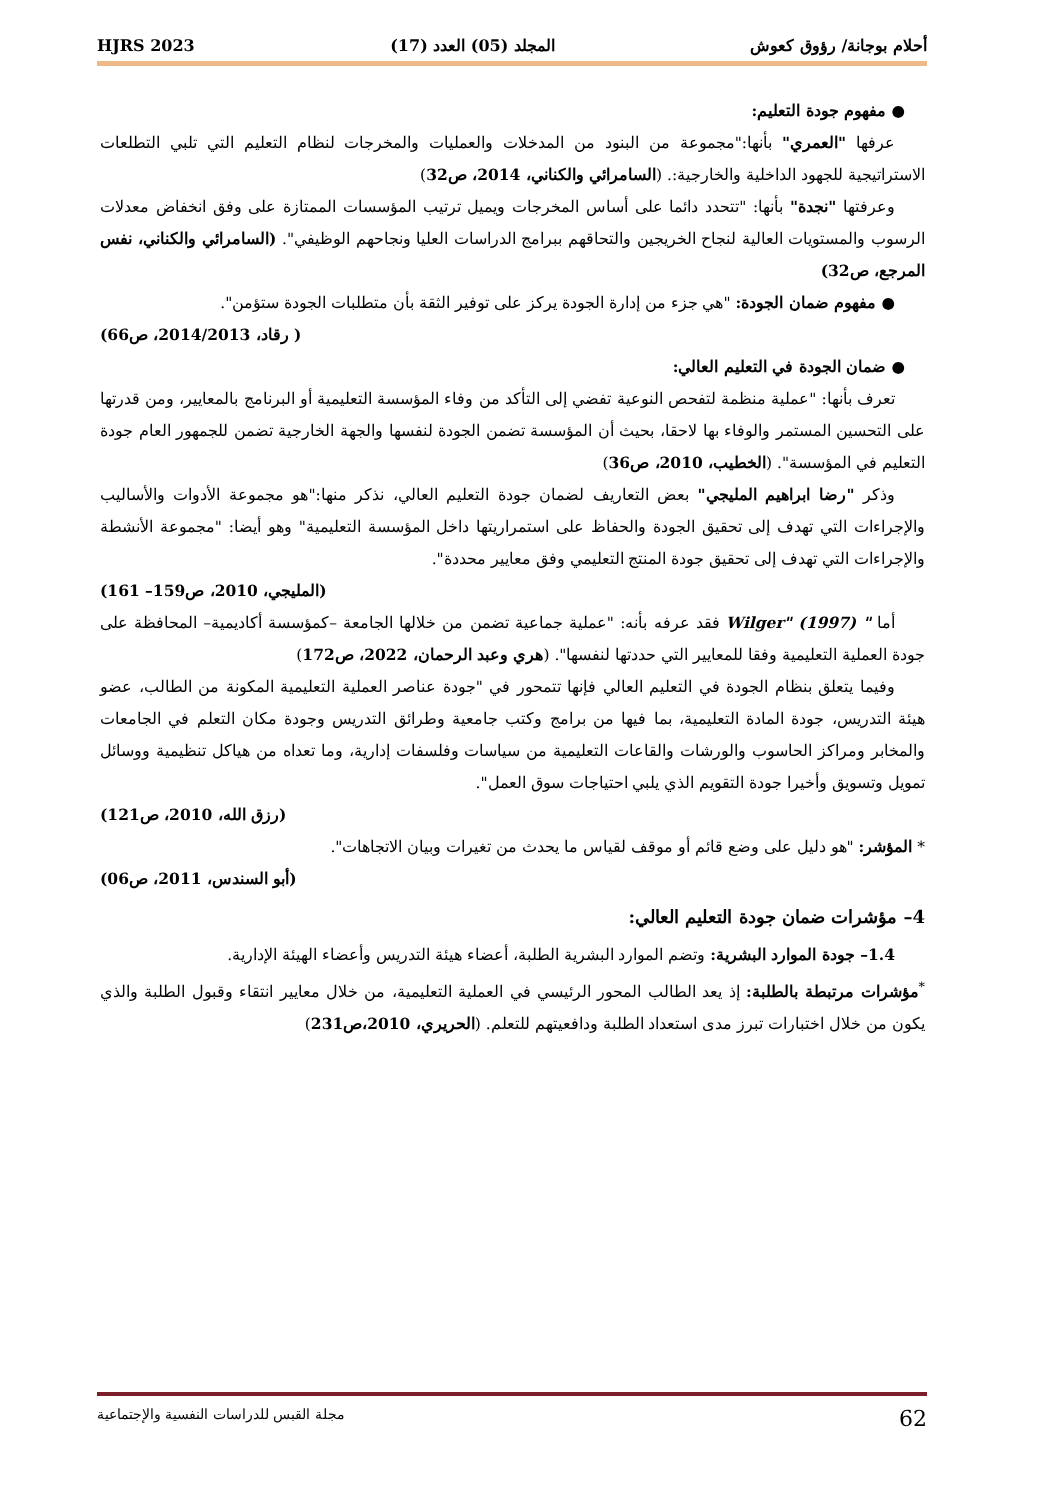أحلام بوجانة/ رؤوق كعوش المجلد (05) العدد (17) HJRS 2023
● مفهوم جودة التعليم:
عرفها "العمري" بأنها:"مجموعة من البنود من المدخلات والعمليات والمخرجات لنظام التعليم التي تلبي التطلعات الاستراتيجية للجهود الداخلية والخارجية:. (السامرائي والكناني، 2014، ص32)
وعرفتها "نجدة" بأنها: "تتحدد دائما على أساس المخرجات ويميل ترتيب المؤسسات الممتازة على وفق انخفاض معدلات الرسوب والمستويات العالية لنجاح الخريجين والتحاقهم ببرامج الدراسات العليا ونجاحهم الوظيفي". (السامرائي والكناني، نفس المرجع، ص32)
● مفهوم ضمان الجودة: "هي جزء من إدارة الجودة يركز على توفير الثقة بأن متطلبات الجودة ستؤمن".
( رقاد، 2014/2013، ص66)
● ضمان الجودة في التعليم العالي:
تعرف بأنها: "عملية منظمة لتفحص النوعية تفضي إلى التأكد من وفاء المؤسسة التعليمية أو البرنامج بالمعايير، ومن قدرتها على التحسين المستمر والوفاء بها لاحقا، بحيث أن المؤسسة تضمن الجودة لنفسها والجهة الخارجية تضمن للجمهور العام جودة التعليم في المؤسسة". (الخطيب، 2010، ص36)
وذكر "رضا ابراهيم المليجي" بعض التعاريف لضمان جودة التعليم العالي، نذكر منها:"هو مجموعة الأدوات والأساليب والإجراءات التي تهدف إلى تحقيق الجودة والحفاظ على استمراريتها داخل المؤسسة التعليمية" وهو أيضا: "مجموعة الأنشطة والإجراءات التي تهدف إلى تحقيق جودة المنتج التعليمي وفق معايير محددة".
(المليجي، 2010، ص159– 161)
أما " Wilger" (1997) فقد عرفه بأنه: "عملية جماعية تضمن من خلالها الجامعة –كمؤسسة أكاديمية– المحافظة على جودة العملية التعليمية وفقا للمعايير التي حددتها لنفسها". (هري وعبد الرحمان، 2022، ص172)
وفيما يتعلق بنظام الجودة في التعليم العالي فإنها تتمحور في "جودة عناصر العملية التعليمية المكونة من الطالب، عضو هيئة التدريس، جودة المادة التعليمية، بما فيها من برامج وكتب جامعية وطرائق التدريس وجودة مكان التعلم في الجامعات والمخابر ومراكز الحاسوب والورشات والقاعات التعليمية من سياسات وفلسفات إدارية، وما تعداه من هياكل تنظيمية ووسائل تمويل وتسويق وأخيرا جودة التقويم الذي يلبي احتياجات سوق العمل".
(رزق الله، 2010، ص121)
* المؤشر: "هو دليل على وضع قائم أو موقف لقياس ما يحدث من تغيرات وبيان الاتجاهات".
(أبو السندس، 2011، ص06)
4– مؤشرات ضمان جودة التعليم العالي:
1.4– جودة الموارد البشرية: وتضم الموارد البشرية الطلبة، أعضاء هيئة التدريس وأعضاء الهيئة الإدارية.
<sup>*</sup> مؤشرات مرتبطة بالطلبة: إذ يعد الطالب المحور الرئيسي في العملية التعليمية، من خلال معايير انتقاء وقبول الطلبة والذي يكون من خلال اختبارات تبرز مدى استعداد الطلبة ودافعيتهم للتعلم. (الحريري، 2010،ص231)
62 مجلة القبس للدراسات النفسية والإجتماعية